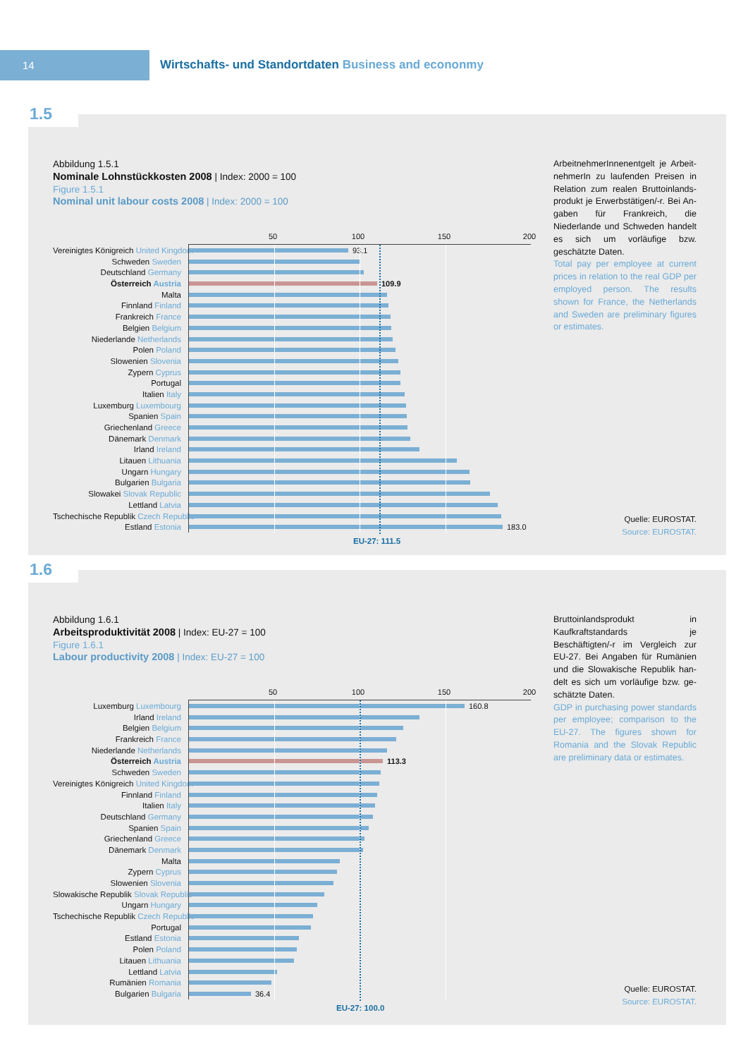14
Wirtschafts- und Standortdaten Business and econonmy
1.5
Abbildung 1.5.1
Nominale Lohnstückkosten 2008 | Index: 2000 = 100
Figure 1.5.1
Nominal unit labour costs 2008 | Index: 2000 = 100
50 100 150 200
Vereinigtes Königreich United Kingdom
93.1
Schweden Sweden
Deutschland Germany
Österreich Austria
109.9
Malta
Finnland Finland
Frankreich France
Belgien Belgium
Niederlande Netherlands
Polen Poland
Slowenien Slovenia
Zypern Cyprus
Portugal
Italien Italy
Luxemburg Luxembourg
Spanien Spain
Griechenland Greece
Dänemark Denmark
Irland Ireland
Litauen Lithuania
Ungarn Hungary
Bulgarien Bulgaria
Slowakei Slovak Republic
Lettland Latvia
Tschechische Republik Czech Republic
Estland Estonia
183.0
EU-27: 111.5
ArbeitnehmerInnenentgelt je Arbeit­nehmerIn zu laufenden Preisen in Relation zum realen Bruttoinlands­produkt je Erwerbstätigen/-r. Bei An­gaben für Frankreich, die Niederlande und Schweden handelt es sich um vor­läufige bzw. geschätzte Daten.
Total pay per employee at current prices in relation to the real GDP per employed person. The results shown for France, the Netherlands and Sweden are preliminary figures or estimates.
Quelle: EUROSTAT.
Source: EUROSTAT.
1.6
Abbildung 1.6.1
Arbeitsproduktivität 2008 | Index: EU-27 = 100
Figure 1.6.1
Labour productivity 2008 | Index: EU-27 = 100
50 100 150 200
Luxemburg Luxembourg
160.8
Irland Ireland
Belgien Belgium
Frankreich France
Niederlande Netherlands
Österreich Austria
113.3
Schweden Sweden
Vereinigtes Königreich United Kingdom
Finnland Finland
Italien Italy
Deutschland Germany
Spanien Spain
Griechenland Greece
Dänemark Denmark
Malta
Zypern Cyprus
Slowenien Slovenia
Slowakische Republik Slovak Republic
Ungarn Hungary
Tschechische Republik Czech Republic
Portugal
Estland Estonia
Polen Poland
Litauen Lithuania
Lettland Latvia
Rumänien Romania
Bulgarien Bulgaria
36.4
EU-27: 100.0
Bruttoinlandsprodukt in Kaufkraftstan­dards je Beschäftigten/-r im Vergleich zur EU-27. Bei Angaben für Rumänien und die Slowakische Republik han­delt es sich um vorläufige bzw. ge­schätzte Daten.
GDP in purchasing power standards per employee; comparison to the EU-27. The figures shown for Romania and the Slovak Republic are preliminary data or estimates.
Quelle: EUROSTAT.
Source: EUROSTAT.